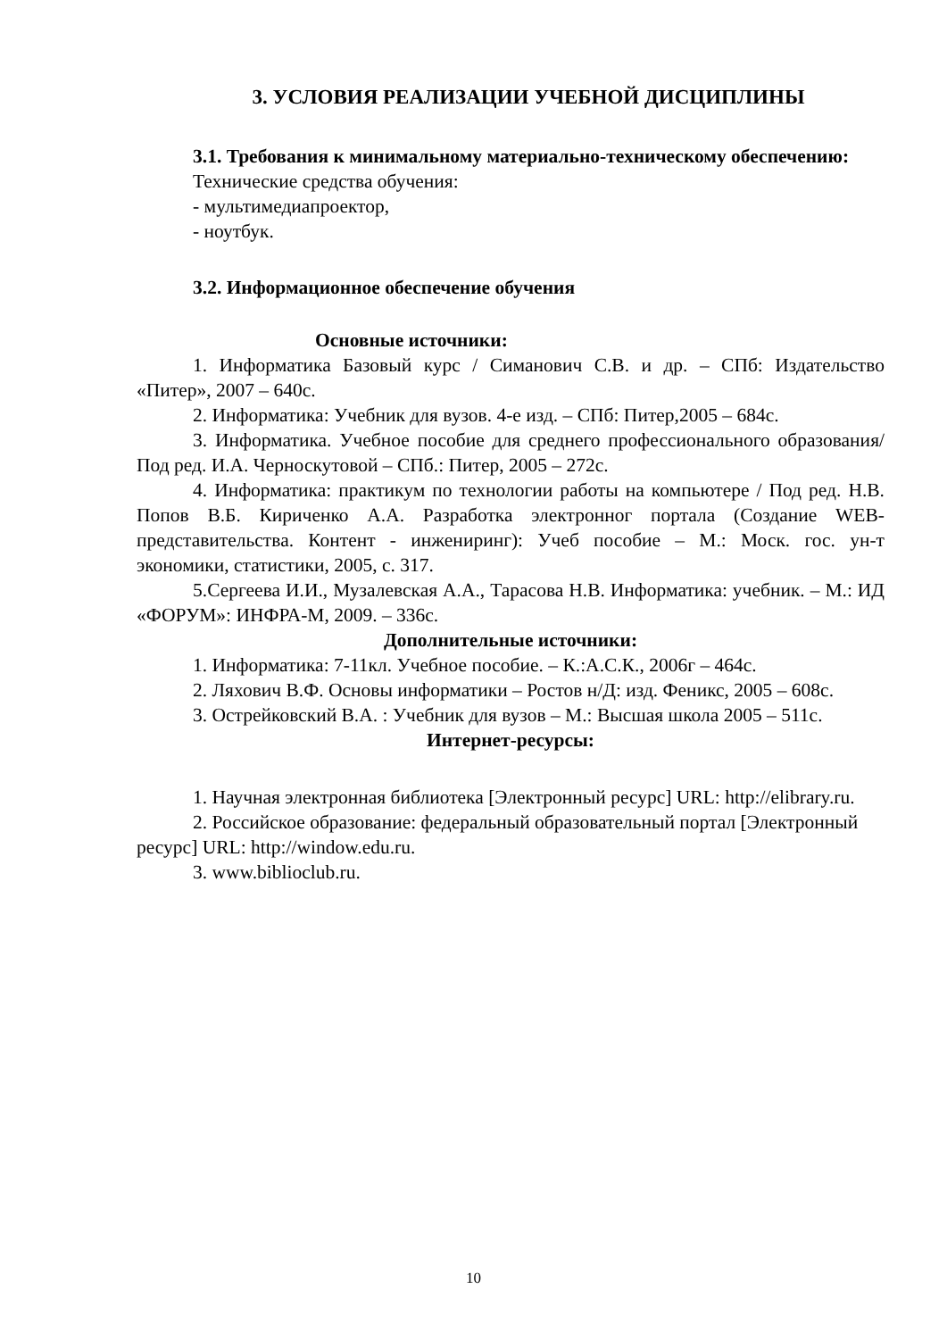3. УСЛОВИЯ РЕАЛИЗАЦИИ УЧЕБНОЙ ДИСЦИПЛИНЫ
3.1. Требования к минимальному материально-техническому обеспечению:
Технические средства обучения:
- мультимедиапроектор,
- ноутбук.
3.2. Информационное обеспечение обучения
Основные источники:
1. Информатика Базовый курс / Симанович С.В. и др. – СПб: Издательство «Питер», 2007 – 640с.
2. Информатика: Учебник для вузов. 4-е изд. – СПб: Питер,2005 – 684с.
3. Информатика. Учебное пособие для среднего профессионального образования/ Под ред. И.А. Черноскутовой – СПб.: Питер, 2005 – 272с.
4. Информатика: практикум по технологии работы на компьютере / Под ред. Н.В. Попов В.Б. Кириченко А.А. Разработка электронног портала (Создание WEB-представительства. Контент - инжениринг): Учеб пособие – М.: Моск. гос. ун-т экономики, статистики, 2005, с. 317.
5.Сергеева И.И., Музалевская А.А., Тарасова Н.В. Информатика: учебник. – М.: ИД «ФОРУМ»: ИНФРА-М, 2009. – 336с.
Дополнительные источники:
1. Информатика: 7-11кл. Учебное пособие. – К.:А.С.К., 2006г – 464с.
2. Ляхович В.Ф. Основы информатики – Ростов н/Д: изд. Феникс, 2005 – 608с.
3. Острейковский В.А. : Учебник для вузов – М.: Высшая школа 2005 – 511с.
Интернет-ресурсы:
1. Научная электронная библиотека [Электронный ресурс] URL: http://elibrary.ru.
2. Российское образование: федеральный образовательный портал [Электронный ресурс] URL: http://window.edu.ru.
3. www.biblioclub.ru.
10